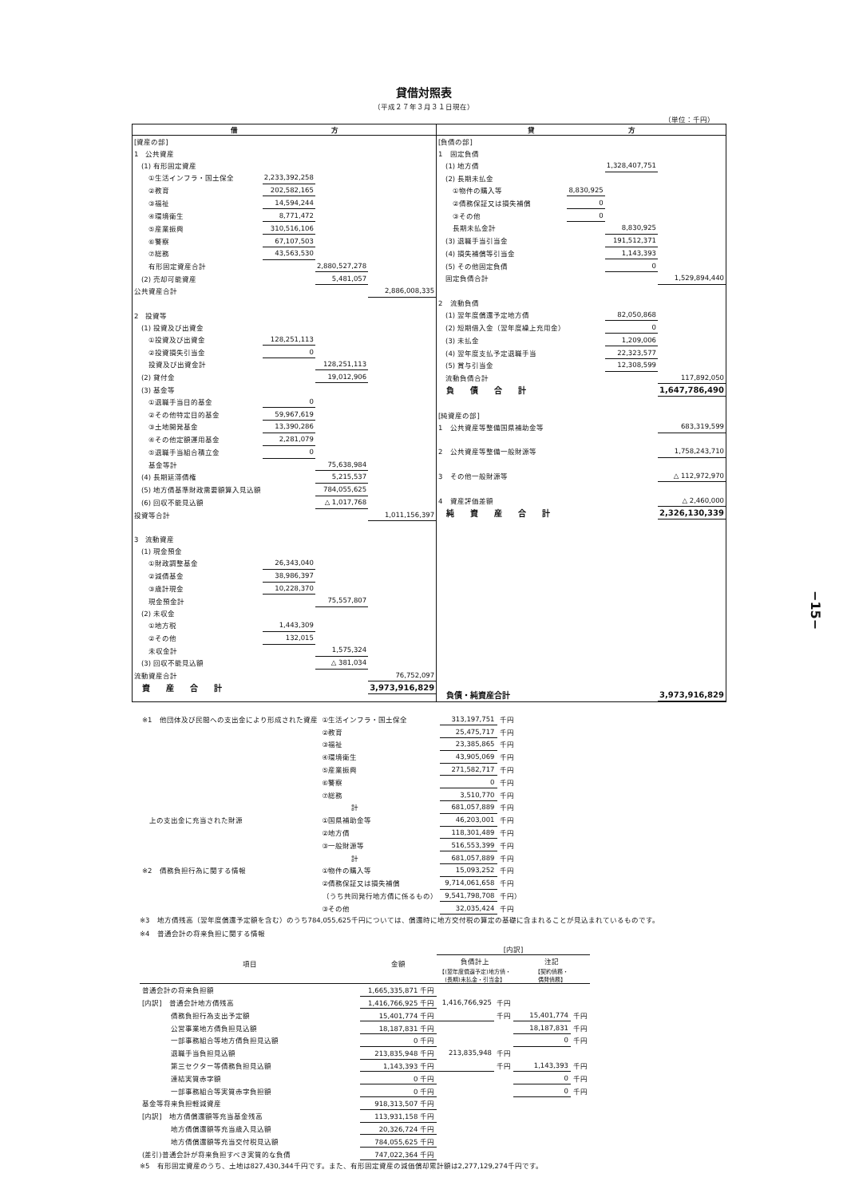貸借対照表
（平成２７年３月３１日現在）
（単位：千円）
| 借 方 | 貸 方 |
| / [資産の部] / / / / / 1 公共資産 / / / / / (1) 有形固定資産 / / / / / ①生活インフラ・国土保全 / 2,233,392,258 / / / / ②教育 / 202,582,165 / / / / ③福祉 / 14,594,244 / / / / ④環境衛生 / 8,771,472 / / / / ⑤産業振興 / 310,516,106 / / / / ⑥警察 / 67,107,503 / / / / ⑦総務 / 43,563,530 / / / / 有形固定資産合計 / / 2,880,527,278 / / / (2) 売却可能資産 / / 5,481,057 / / / 公共資産合計 / / / 2,886,008,335 / / 2 投資等 / / / / / (1) 投資及び出資金 / / / / / ①投資及び出資金 / 128,251,113 / / / / ②投資損失引当金 / 0 / / / / 投資及び出資金計 / / 128,251,113 / / / (2) 貸付金 / / 19,012,906 / / / (3) 基金等 / / / / / ①退職手当目的基金 / 0 / / / / ②その他特定目的基金 / 59,967,619 / / / / ③土地開発基金 / 13,390,286 / / / / ④その他定額運用基金 / 2,281,079 / / / / ⑤退職手当組合積立金 / 0 / / / / 基金等計 / / 75,638,984 / / / (4) 長期延滞債権 / / 5,215,537 / / / (5) 地方債基準財政需要額算入見込額 / / 784,055,625 / / / (6) 回収不能見込額 / / △ 1,017,768 / / / 投資等合計 / / / 1,011,156,397 / / 3 流動資産 / / / / / (1) 現金預金 / / / / / ①財政調整基金 / 26,343,040 / / / / ②減債基金 / 38,986,397 / / / / ③歳計現金 / 10,228,370 / / / / 現金預金計 / / 75,557,807 / / / (2) 未収金 / / / / / ①地方税 / 1,443,309 / / / / ②その他 / 132,015 / / / / 未収金計 / / 1,575,324 / / / (3) 回収不能見込額 / / △ 381,034 / / / 流動資産合計 / / / 76,752,097 / / 資 産 合 計 / / / 3,973,916,829 / | / [負債の部] / / / / / 1 固定負債 / / / / / (1) 地方債 / / 1,328,407,751 / / / (2) 長期未払金 / / / / / ①物件の購入等 / 8,830,925 / / / / ②債務保証又は損失補償 / 0 / / / / ③その他 / 0 / / / / 長期未払金計 / / 8,830,925 / / / (3) 退職手当引当金 / / 191,512,371 / / / (4) 損失補償等引当金 / / 1,143,393 / / / (5) その他固定負債 / / 0 / / / 固定負債合計 / / / 1,529,894,440 / / 2 流動負債 / / / / / (1) 翌年度償還予定地方債 / / 82,050,868 / / / (2) 短期借入金（翌年度繰上充用金） / / 0 / / / (3) 未払金 / / 1,209,006 / / / (4) 翌年度支払予定退職手当 / / 22,323,577 / / / (5) 賞与引当金 / / 12,308,599 / / / 流動負債合計 / / / 117,892,050 / / 負 債 合 計 / / / 1,647,786,490 / / [純資産の部] / / / / / 1 公共資産等整備国県補助金等 / / / 683,319,599 / / 2 公共資産等整備一般財源等 / / / 1,758,243,710 / / 3 その他一般財源等 / / / △ 112,972,970 / / 4 資産評価差額 / / / △ 2,460,000 / / 純 資 産 合 計 / / / 2,326,130,339 / / 負債・純資産合計 / / / 3,973,916,829 / |
| ※1 他団体及び民間への支出金により形成された資産 | ①生活インフラ・国土保全 | 313,197,751 | 千円 |
| | ②教育 | 25,475,717 | 千円 |
| | ③福祉 | 23,385,865 | 千円 |
| | ④環境衛生 | 43,905,069 | 千円 |
| | ⑤産業振興 | 271,582,717 | 千円 |
| | ⑥警察 | 0 | 千円 |
| | ⑦総務 | 3,510,770 | 千円 |
| | 計 | 681,057,889 | 千円 |
| 上の支出金に充当された財源 | ①国県補助金等 | 46,203,001 | 千円 |
| | ②地方債 | 118,301,489 | 千円 |
| | ③一般財源等 | 516,553,399 | 千円 |
| | 計 | 681,057,889 | 千円 |
| ※2 債務負担行為に関する情報 | ①物件の購入等 | 15,093,252 | 千円 |
| | ②債務保証又は損失補償 | 9,714,061,658 | 千円 |
| | （うち共同発行地方債に係るもの） | 9,541,798,708 | 千円） |
| | ③その他 | 32,035,424 | 千円 |
※3　地方債残高（翌年度償還予定額を含む）のうち784,055,625千円については、償還時に地方交付税の算定の基礎に含まれることが見込まれているものです。
※4　普通会計の将来負担に関する情報
| 項目 | 金額 | [内訳] | | | |
| | | 負債計上 | | 注記 | |
| | | 【(翌年度償還予定)地方債・ (長期)未払金・引当金】 | | 【契約債務・ 偶発債務】 | |
| 普通会計の将来負担額 | 1,665,335,871 千円 | | | | |
| [内訳] 普通会計地方債残高 | 1,416,766,925 千円 | 1,416,766,925 | 千円 | | |
| 債務負担行為支出予定額 | 15,401,774 千円 | | 千円 | 15,401,774 | 千円 |
| 公営事業地方債負担見込額 | 18,187,831 千円 | | | 18,187,831 | 千円 |
| 一部事務組合等地方債負担見込額 | 0 千円 | | | 0 | 千円 |
| 退職手当負担見込額 | 213,835,948 千円 | 213,835,948 | 千円 | | |
| 第三セクター等債務負担見込額 | 1,143,393 千円 | | 千円 | 1,143,393 | 千円 |
| 連結実質赤字額 | 0 千円 | | | 0 | 千円 |
| 一部事務組合等実質赤字負担額 | 0 千円 | | | 0 | 千円 |
| 基金等将来負担軽減資産 | 918,313,507 千円 | | | | |
| [内訳] 地方債償還額等充当基金残高 | 113,931,158 千円 | | | | |
| 地方債償還額等充当歳入見込額 | 20,326,724 千円 | | | | |
| 地方債償還額等充当交付税見込額 | 784,055,625 千円 | | | | |
| (差引)普通会計が将来負担すべき実質的な負債 | 747,022,364 千円 | | | | |
※5　有形固定資産のうち、土地は827,430,344千円です。また、有形固定資産の減価償却累計額は2,277,129,274千円です。
−15−